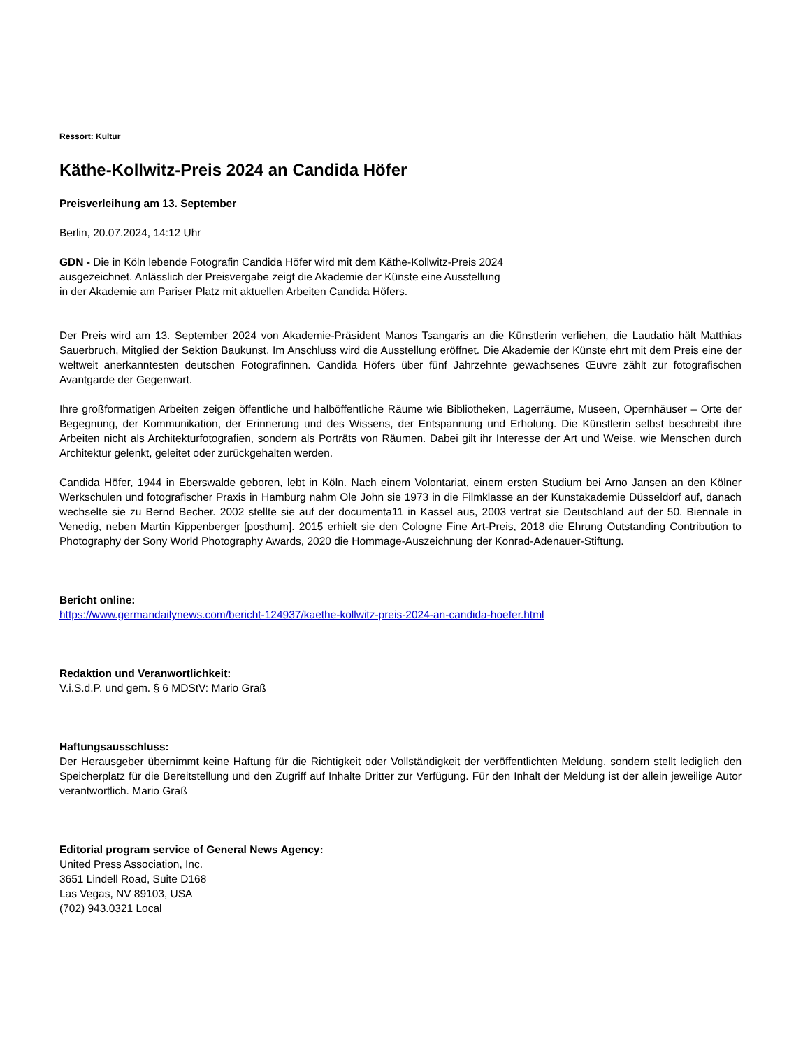Ressort: Kultur
Käthe-Kollwitz-Preis 2024 an Candida Höfer
Preisverleihung am 13. September
Berlin, 20.07.2024, 14:12 Uhr
GDN - Die in Köln lebende Fotografin Candida Höfer wird mit dem Käthe-Kollwitz-Preis 2024 ausgezeichnet. Anlässlich der Preisvergabe zeigt die Akademie der Künste eine Ausstellung in der Akademie am Pariser Platz mit aktuellen Arbeiten Candida Höfers.
Der Preis wird am 13. September 2024 von Akademie-Präsident Manos Tsangaris an die Künstlerin verliehen, die Laudatio hält Matthias Sauerbruch, Mitglied der Sektion Baukunst. Im Anschluss wird die Ausstellung eröffnet. Die Akademie der Künste ehrt mit dem Preis eine der weltweit anerkanntesten deutschen Fotografinnen. Candida Höfers über fünf Jahrzehnte gewachsenes Œuvre zählt zur fotografischen Avantgarde der Gegenwart.
Ihre großformatigen Arbeiten zeigen öffentliche und halböffentliche Räume wie Bibliotheken, Lagerräume, Museen, Opernhäuser – Orte der Begegnung, der Kommunikation, der Erinnerung und des Wissens, der Entspannung und Erholung. Die Künstlerin selbst beschreibt ihre Arbeiten nicht als Architekturfotografien, sondern als Porträts von Räumen. Dabei gilt ihr Interesse der Art und Weise, wie Menschen durch Architektur gelenkt, geleitet oder zurückgehalten werden.
Candida Höfer, 1944 in Eberswalde geboren, lebt in Köln. Nach einem Volontariat, einem ersten Studium bei Arno Jansen an den Kölner Werkschulen und fotografischer Praxis in Hamburg nahm Ole John sie 1973 in die Filmklasse an der Kunstakademie Düsseldorf auf, danach wechselte sie zu Bernd Becher. 2002 stellte sie auf der documenta11 in Kassel aus, 2003 vertrat sie Deutschland auf der 50. Biennale in Venedig, neben Martin Kippenberger [posthum]. 2015 erhielt sie den Cologne Fine Art-Preis, 2018 die Ehrung Outstanding Contribution to Photography der Sony World Photography Awards, 2020 die Hommage-Auszeichnung der Konrad-Adenauer-Stiftung.
Bericht online:
https://www.germandailynews.com/bericht-124937/kaethe-kollwitz-preis-2024-an-candida-hoefer.html
Redaktion und Veranwortlichkeit:
V.i.S.d.P. und gem. § 6 MDStV: Mario Graß
Haftungsausschluss:
Der Herausgeber übernimmt keine Haftung für die Richtigkeit oder Vollständigkeit der veröffentlichten Meldung, sondern stellt lediglich den Speicherplatz für die Bereitstellung und den Zugriff auf Inhalte Dritter zur Verfügung. Für den Inhalt der Meldung ist der allein jeweilige Autor verantwortlich. Mario Graß
Editorial program service of General News Agency:
United Press Association, Inc.
3651 Lindell Road, Suite D168
Las Vegas, NV 89103, USA
(702) 943.0321 Local